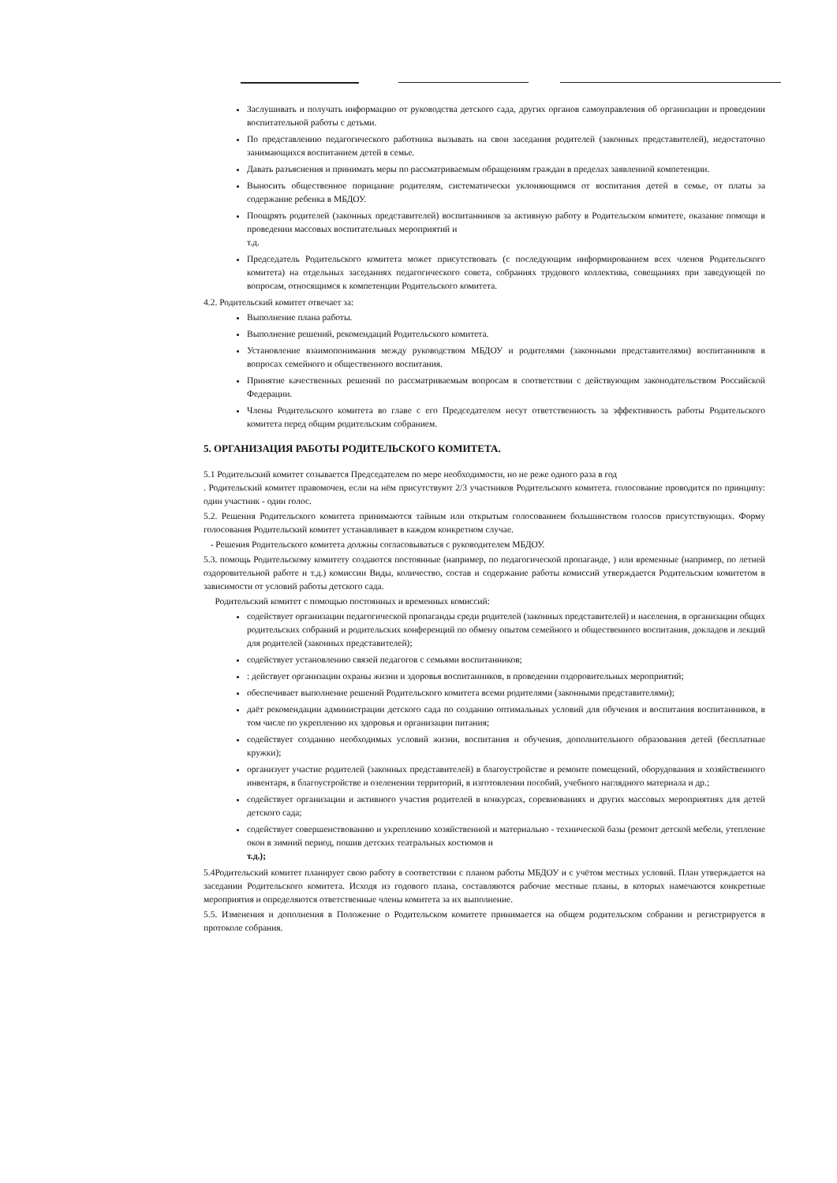Заслушивать и получать информацию от руководства детского сада, других органов самоуправления об организации и проведении воспитательной работы с детьми.
По представлению педагогического работника вызывать на свои заседания родителей (законных представителей), недостаточно занимающихся воспитанием детей в семье.
Давать разъяснения и принимать меры по рассматриваемым обращениям граждан в пределах заявленной компетенции.
Выносить общественное порицание родителям, систематически уклоняющимся от воспитания детей в семье, от платы за содержание ребенка в МБДОУ.
Поощрять родителей (законных представителей) воспитанников за активную работу в Родительском комитете, оказание помощи в проведении массовых воспитательных мероприятий и
т.д.
Председатель Родительского комитета может присутствовать (с последующим информированием всех членов Родительского комитета) на отдельных заседаниях педагогического совета, собраниях трудового коллектива, совещаниях при заведующей по вопросам, относящимся к компетенции Родительского комитета.
4.2. Родительский комитет отвечает за:
Выполнение плана работы.
Выполнение решений, рекомендаций Родительского комитета.
Установление взаимопонимания между руководством МБДОУ и родителями (законными представителями) воспитанников в вопросах семейного и общественного воспитания.
Принятие качественных решений по рассматриваемым вопросам в соответствии с действующим законодательством Российской Федерации.
Члены Родительского комитета во главе с его Председателем несут ответственность за эффективность работы Родительского комитета перед общим родительским собранием.
5. ОРГАНИЗАЦИЯ РАБОТЫ РОДИТЕЛЬСКОГО КОМИТЕТА.
5.1 Родительский комитет созывается Председателем по мере необходимости, но не реже одного раза в год
. Родительский комитет правомочен, если на нём присутствуют 2/3 участников Родительского комитета. голосование проводится по принципу: один участник - один голос.
5.2. Решения Родительского комитета принимаются тайным или открытым голосованием большинством голосов присутствующих. Форму голосования Родительский комитет устанавливает в каждом конкретном случае.
- Решения Родительского комитета должны согласовываться с руководителем МБДОУ.
5.3. помощь Родительскому комитету создаются постоянные (например, по педагогической пропаганде, ) или временные (например, по летней оздоровительной работе и т.д.) комиссии Виды, количество, состав и содержание работы комиссий утверждается Родительским комитетом в зависимости от условий работы детского сада.
Родительский комитет с помощью постоянных и временных комиссий:
содействует организации педагогической пропаганды среди родителей (законных представителей) и населения, в организации общих родительских собраний и родительских конференций по обмену опытом семейного и общественного воспитания, докладов и лекций для родителей (законных представителей);
содействует установлению связей педагогов с семьями воспитанников;
: действует организации охраны жизни и здоровья воспитанников, в проведении оздоровительных мероприятий;
обеспечивает выполнение решений Родительского комитета всеми родителями (законными представителями);
даёт рекомендации администрации детского сада по созданию оптимальных условий для обучения и воспитания воспитанников, в том числе по укреплению их здоровья и организации питания;
содействует созданию необходимых условий жизни, воспитания и обучения, дополнительного образования детей (бесплатные кружки);
организует участие родителей (законных представителей) в благоустройстве и ремонте помещений, оборудования и хозяйственного инвентаря, в благоустройстве и озеленении территорий, в изготовлении пособий, учебного наглядного материала и др.;
содействует организации и активного участия родителей в конкурсах, соревнованиях и других массовых мероприятиях для детей детского сада;
содействует совершенствованию и укреплению хозяйственной и материально - технической базы (ремонт детской мебели, утепление окон в зимний период, пошив детских театральных костюмов и
т.д.);
5.4Родительский комитет планирует свою работу в соответствии с планом работы МБДОУ и с учётом местных условий. План утверждается на заседании Родительского комитета. Исходя из годового плана, составляются рабочие местные планы, в которых намечаются конкретные мероприятия и определяются ответственные члены комитета за их выполнение.
5.5. Изменения и дополнения в Положение о Родительском комитете принимается на общем родительском собрании и регистрируется в протоколе собрания.